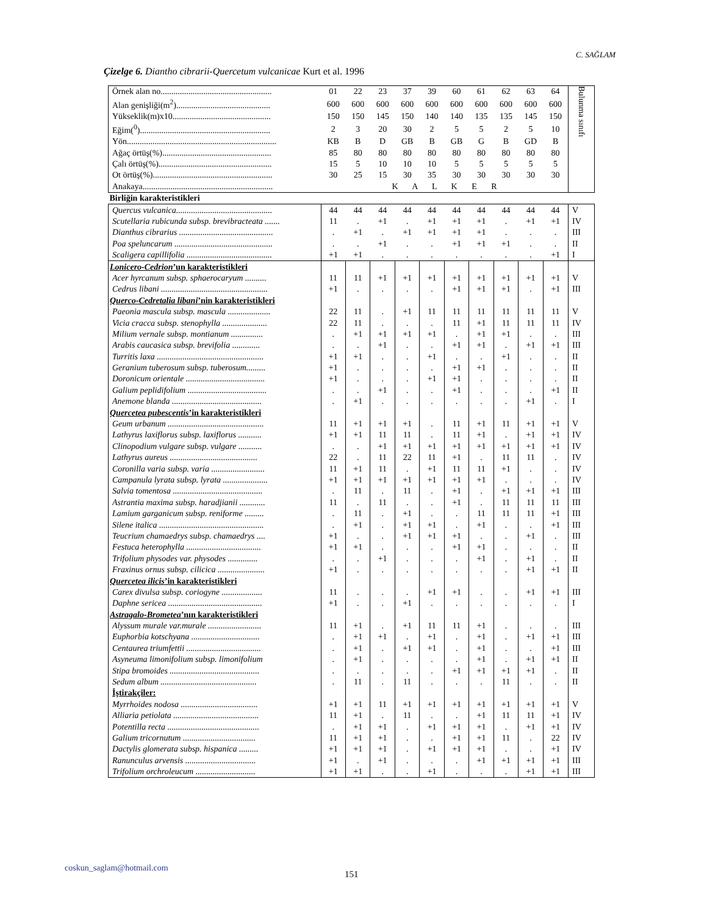C. SAĞLAM
Çizelge 6. Diantho cibrarii-Quercetum vulcanicae Kurt et al. 1996
| Örnek alan no.................................................... | 01 | 22 | 23 | 37 | 39 | 60 | 61 | 62 | 63 | 64 | Bulunma sınıfı |
| Alan genişliği(m<sup>2</sup>)............................................ | 600 | 600 | 600 | 600 | 600 | 600 | 600 | 600 | 600 | 600 | |
| Yükseklik(m)x10.............................................. | 150 | 150 | 145 | 150 | 140 | 140 | 135 | 135 | 145 | 150 | |
| Eğim(<sup>0</sup>)............................................................. | 2 | 3 | 20 | 30 | 2 | 5 | 5 | 2 | 5 | 10 | |
| Yön...................................................................... | KB | B | D | GB | B | GB | G | B | GD | B | |
| Ağaç örtüş(%)................................................... | 85 | 80 | 80 | 80 | 80 | 80 | 80 | 80 | 80 | 80 | |
| Çalı örtüş(%)..................................................... | 15 | 5 | 10 | 10 | 10 | 5 | 5 | 5 | 5 | 5 | |
| Ot örtüş(%)........................................................ | 30 | 25 | 15 | 30 | 35 | 30 | 30 | 30 | 30 | 30 | |
| Anakaya............................................................. | K A L K E R | | | | | | | | | | |
| Birliğin karakteristikleri | | | | | | | | | | | |
| Quercus vulcanica............................................. | 44 | 44 | 44 | 44 | 44 | 44 | 44 | 44 | 44 | 44 | V |
| Scutellaria rubicunda subsp. brevibracteata ....... | 11 | . | +1 | . | +1 | +1 | +1 | . | +1 | +1 | IV |
| Dianthus cibrarius ............................................ | . | +1 | . | +1 | +1 | +1 | +1 | . | . | . | III |
| Poa speluncarum .............................................. | . | . | +1 | . | . | +1 | +1 | +1 | . | . | II |
| Scaligera capillifolia ........................................ | +1 | +1 | . | . | . | . | . | . | . | +1 | I |
| Lonicero-Cedrion ’un karakteristikleri | | | | | | | | | | | |
| Acer hyrcanum subsp. sphaerocaryum .......... | 11 | 11 | +1 | +1 | +1 | +1 | +1 | +1 | +1 | +1 | V |
| Cedrus libani .................................................. | +1 | . | . | . | . | +1 | +1 | +1 | . | +1 | III |
| Querco-Cedretalia libani ’nin karakteristikleri | | | | | | | | | | | |
| Paeonia mascula subsp. mascula .................... | 22 | 11 | . | +1 | 11 | 11 | 11 | 11 | 11 | 11 | V |
| Vicia cracca subsp. stenophylla ..................... | 22 | 11 | . | . | . | 11 | +1 | 11 | 11 | 11 | IV |
| Milium vernale subsp. montianum ............... | . | +1 | +1 | +1 | +1 | . | +1 | +1 | . | . | III |
| Arabis caucasica subsp. brevifolia ............. | . | . | +1 | . | . | +1 | +1 | . | +1 | +1 | III |
| Turritis laxa .................................................. | +1 | +1 | . | . | +1 | . | . | +1 | . | . | II |
| Geranium tuberosum subsp. tuberosum......... | +1 | . | . | . | . | +1 | +1 | . | . | . | II |
| Doronicum orientale ..................................... | +1 | . | . | . | +1 | +1 | . | . | . | . | II |
| Galium peplidifolium ..................................... | . | . | +1 | . | . | +1 | . | . | . | +1 | II |
| Anemone blanda .......................................... | . | +1 | . | . | . | . | . | . | +1 | . | I |
| Quercetea pubescentis ’in karakteristikleri | | | | | | | | | | | |
| Geum urbanum ............................................. | 11 | +1 | +1 | +1 | . | 11 | +1 | 11 | +1 | +1 | V |
| Lathyrus laxiflorus subsp. laxiflorus ........... | +1 | +1 | 11 | 11 | . | 11 | +1 | . | +1 | +1 | IV |
| Clinopodium vulgare subsp. vulgare ........... | . | . | +1 | +1 | +1 | +1 | +1 | +1 | +1 | +1 | IV |
| Lathyrus aureus ......................................... | 22 | . | 11 | 22 | 11 | +1 | . | 11 | 11 | . | IV |
| Coronilla varia subsp. varia ......................... | 11 | +1 | 11 | . | +1 | 11 | 11 | +1 | . | . | IV |
| Campanula lyrata subsp. lyrata ..................... | +1 | +1 | +1 | +1 | +1 | +1 | +1 | . | . | . | IV |
| Salvia tomentosa .......................................... | . | 11 | . | 11 | . | +1 | . | +1 | +1 | +1 | III |
| Astrantia maxima subsp. haradjianii ............ | 11 | . | 11 | . | . | +1 | . | 11 | 11 | 11 | III |
| Lamium garganicum subsp. reniforme ......... | . | 11 | . | +1 | . | . | 11 | 11 | 11 | +1 | III |
| Silene italica ................................................. | . | +1 | . | +1 | +1 | . | +1 | . | . | +1 | III |
| Teucrium chamaedrys subsp. chamaedrys .... | +1 | . | . | +1 | +1 | +1 | . | . | +1 | . | III |
| Festuca heterophylla ................................... | +1 | +1 | . | . | . | +1 | +1 | . | . | . | II |
| Trifolium physodes var. physodes .............. | . | . | +1 | . | . | . | +1 | . | +1 | . | II |
| Fraxinus ornus subsp. cilicica ...................... | +1 | . | . | . | . | . | . | . | +1 | +1 | II |
| Quercetea ilicis ’in karakteristikleri | | | | | | | | | | | |
| Carex divulsa subsp. coriogyne ................... | 11 | . | . | . | +1 | +1 | . | . | +1 | +1 | III |
| Daphne sericea ............................................ | +1 | . | . | +1 | . | . | . | . | . | . | I |
| Astragalo-Brometea ’nın karakteristikleri | | | | | | | | | | | |
| Alyssum murale var.murale ......................... | 11 | +1 | . | +1 | 11 | 11 | +1 | . | . | . | III |
| Euphorbia kotschyana ................................ | . | +1 | +1 | . | +1 | . | +1 | . | +1 | +1 | III |
| Centaurea triumfettii ................................... | . | +1 | . | +1 | +1 | . | +1 | . | . | +1 | III |
| Asyneuma limonifolium subsp. limonifolium | . | +1 | . | . | . | . | +1 | . | +1 | +1 | II |
| Stipa bromoides .......................................... | . | . | . | . | . | +1 | +1 | +1 | +1 | . | II |
| Sedum album ............................................. | . | 11 | . | 11 | . | . | . | 11 | . | . | II |
| İştirakçiler: | | | | | | | | | | | |
| Myrrhoides nodosa .................................... | +1 | +1 | 11 | +1 | +1 | +1 | +1 | +1 | +1 | +1 | V |
| Alliaria petiolata ........................................ | 11 | +1 | . | 11 | . | . | +1 | 11 | 11 | +1 | IV |
| Potentilla recta ........................................... | . | +1 | +1 | . | +1 | +1 | +1 | . | +1 | +1 | IV |
| Galium tricornutum .................................. | 11 | +1 | +1 | . | . | +1 | +1 | 11 | . | 22 | IV |
| Dactylis glomerata subsp. hispanica ......... | +1 | +1 | +1 | . | +1 | +1 | +1 | . | . | +1 | IV |
| Ranunculus arvensis ................................. | +1 | . | +1 | . | . | . | +1 | +1 | +1 | +1 | III |
| Trifolium orchroleucum ............................ | +1 | +1 | . | . | +1 | . | . | . | +1 | +1 | III |
coskun_saglam@hotmail.com
151